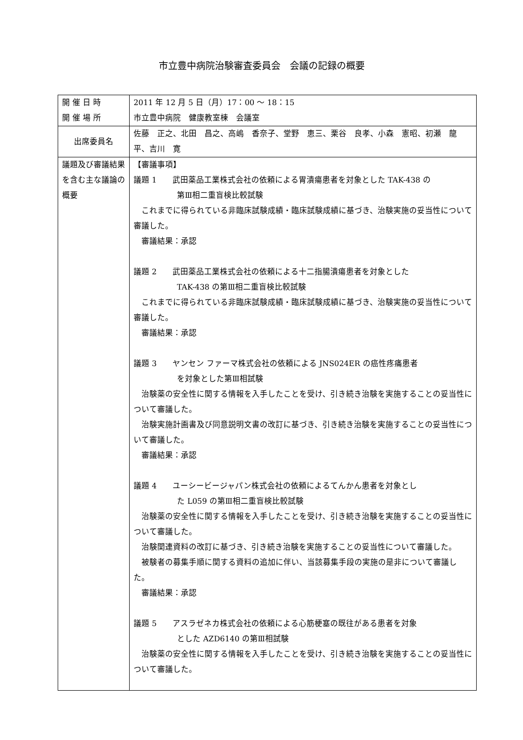市立豊中病院治験審査委員会　会議の記録の概要
| 開 催 日 時 開 催 場 所 | 2011 年 12 月 5 日（月）17：00 ～ 18：15 市立豊中病院 健康教室棟 会議室 |
| 出席委員名 | 佐藤 正之、北田 昌之、高嶋 香奈子、堂野 恵三、栗谷 良孝、小森 憲昭、初瀬 龍平、吉川 寛 |
| 議題及び審議結果を含む主な議論の概要 | 【審議事項】 議題 1 武田薬品工業株式会社の依頼による胃潰瘍患者を対象とした TAK-438 の 第Ⅲ相二重盲検比較試験 これまでに得られている非臨床試験成績・臨床試験成績に基づき、治験実施の妥当性について審議した。 審議結果：承認 議題 2 武田薬品工業株式会社の依頼による十二指腸潰瘍患者を対象とした TAK-438 の第Ⅲ相二重盲検比較試験 これまでに得られている非臨床試験成績・臨床試験成績に基づき、治験実施の妥当性について審議した。 審議結果：承認 議題 3 ヤンセン ファーマ株式会社の依頼による JNS024ER の癌性疼痛患者 を対象とした第Ⅲ相試験 治験薬の安全性に関する情報を入手したことを受け、引き続き治験を実施することの妥当性について審議した。 治験実施計画書及び同意説明文書の改訂に基づき、引き続き治験を実施することの妥当性について審議した。 審議結果：承認 議題 4 ユーシービージャパン株式会社の依頼によるてんかん患者を対象とし た L059 の第Ⅲ相二重盲検比較試験 治験薬の安全性に関する情報を入手したことを受け、引き続き治験を実施することの妥当性について審議した。 治験関連資料の改訂に基づき、引き続き治験を実施することの妥当性について審議した。 被験者の募集手順に関する資料の追加に伴い、当該募集手段の実施の是非について審議した。 審議結果：承認 議題 5 アスラゼネカ株式会社の依頼による心筋梗塞の既往がある患者を対象 とした AZD6140 の第Ⅲ相試験 治験薬の安全性に関する情報を入手したことを受け、引き続き治験を実施することの妥当性について審議した。 |